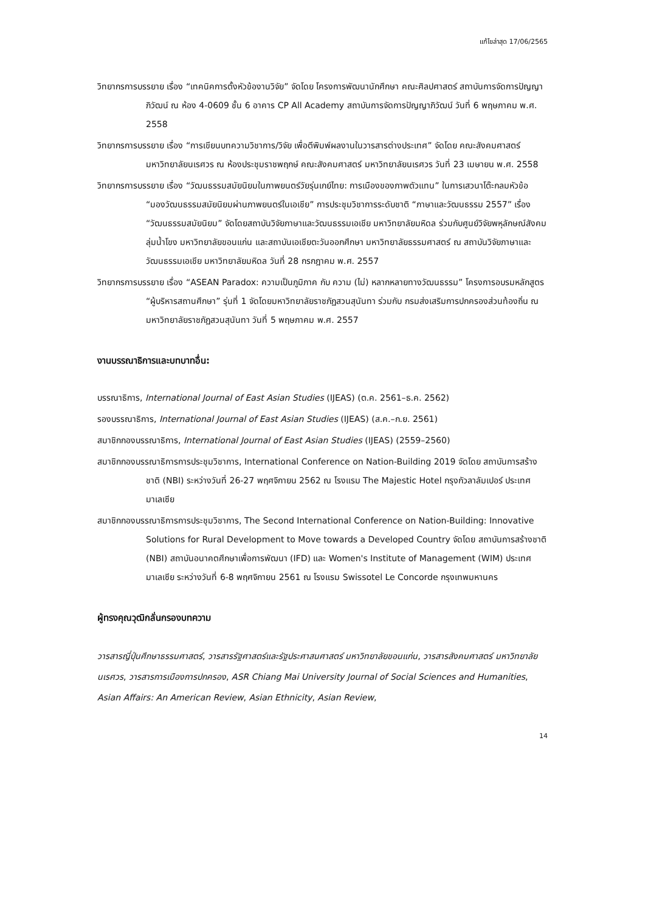แก้ไขล่าสุด 17/06/2565
วิทยากรการบรรยาย เรื่อง “เทคนิคการตั้งหัวข้องานวิจัย” จัดโดย โครงการพัฒนานักศึกษา คณะศิลปศาสตร์ สถาบันการจัดการปัญญาภิวัฒน์ ณ ห้อง 4-0609 ชั้น 6 อาคาร CP All Academy สถาบันการจัดการปัญญาภิวัฒน์ วันที่ 6 พฤษภาคม พ.ศ. 2558
วิทยากรการบรรยาย เรื่อง “การเขียนบทความวิชาการ/วิจัย เพื่อตีพิมพ์ผลงานในวารสารต่างประเทศ” จัดโดย คณะสังคมศาสตร์ มหาวิทยาลัยนเรศวร ณ ห้องประชุมราชพฤกษ์ คณะสังคมศาสตร์ มหาวิทยาลัยนเรศวร วันที่ 23 เมษายน พ.ศ. 2558
วิทยากรการบรรยาย เรื่อง “วัฒนธรรมสมัยนิยมในภาพยนตร์วัยรุ่นเกย์ไทย: การเมืองของภาพตัวแทน” ในการเสวนาโต๊ะกลมหัวข้อ “มองวัฒนธรรมสมัยนิยมผ่านภาพยนตร์ในเอเชีย” การประชุมวิชาการระดับชาติ “ภาษาและวัฒนธรรม 2557” เรื่อง “วัฒนธรรมสมัยนิยม” จัดโดยสถาบันวิจัยภาษาและวัฒนธรรมเอเชีย มหาวิทยาลัยมหิดล ร่วมกับศูนย์วิจัยพหุลักษณ์สังคมลุ่มน้ำโขง มหาวิทยาลัยขอนแก่น และสถาบันเอเชียตะวันออกศึกษา มหาวิทยาลัยธรรมศาสตร์ ณ สถาบันวิจัยภาษาและวัฒนธรรมเอเชีย มหาวิทยาลัยมหิดล วันที่ 28 กรกฎาคม พ.ศ. 2557
วิทยากรการบรรยาย เรื่อง “ASEAN Paradox: ความเป็นภูมิภาค กับ ความ (ไม่) หลากหลายทางวัฒนธรรม” โครงการอบรมหลักสูตร “ผู้บริหารสถานศึกษา” รุ่นที่ 1 จัดโดยมหาวิทยาลัยราชภัฏสวนสุนันทา ร่วมกับ กรมส่งเสริมการปกครองส่วนท้องถิ่น ณ มหาวิทยาลัยราชภัฏสวนสุนันทา วันที่ 5 พฤษภาคม พ.ศ. 2557
งานบรรณาธิการและบทบาทอื่น:
บรรณาธิการ, International Journal of East Asian Studies (IJEAS) (ต.ค. 2561–ธ.ค. 2562)
รองบรรณาธิการ, International Journal of East Asian Studies (IJEAS) (ส.ค.–ก.ย. 2561)
สมาชิกกองบรรณาธิการ, International Journal of East Asian Studies (IJEAS) (2559–2560)
สมาชิกกองบรรณาธิการการประชุมวิชาการ, International Conference on Nation-Building 2019 จัดโดย สถาบันการสร้างชาติ (NBI) ระหว่างวันที่ 26-27 พฤศจิกายน 2562 ณ โรงแรม The Majestic Hotel กรุงกัวลาลัมเปอร์ ประเทศมาเลเซีย
สมาชิกกองบรรณาธิการการประชุมวิชาการ, The Second International Conference on Nation-Building: Innovative Solutions for Rural Development to Move towards a Developed Country จัดโดย สถาบันการสร้างชาติ (NBI) สถาบันอนาคตศึกษาเพื่อการพัฒนา (IFD) และ Women's Institute of Management (WIM) ประเทศมาเลเซีย ระหว่างวันที่ 6-8 พฤศจิกายน 2561 ณ โรงแรม Swissotel Le Concorde กรุงเทพมหานคร
ผู้ทรงคุณวุฒิกลั่นกรองบทความ
วารสารญี่ปุ่นศึกษาธรรมศาสตร์, วารสารรัฐศาสตร์และรัฐประศาสนศาสตร์ มหาวิทยาลัยขอนแก่น, วารสารสังคมศาสตร์ มหาวิทยาลัยนเรศวร, วารสารการเมืองการปกครอง, ASR Chiang Mai University Journal of Social Sciences and Humanities, Asian Affairs: An American Review, Asian Ethnicity, Asian Review,
14